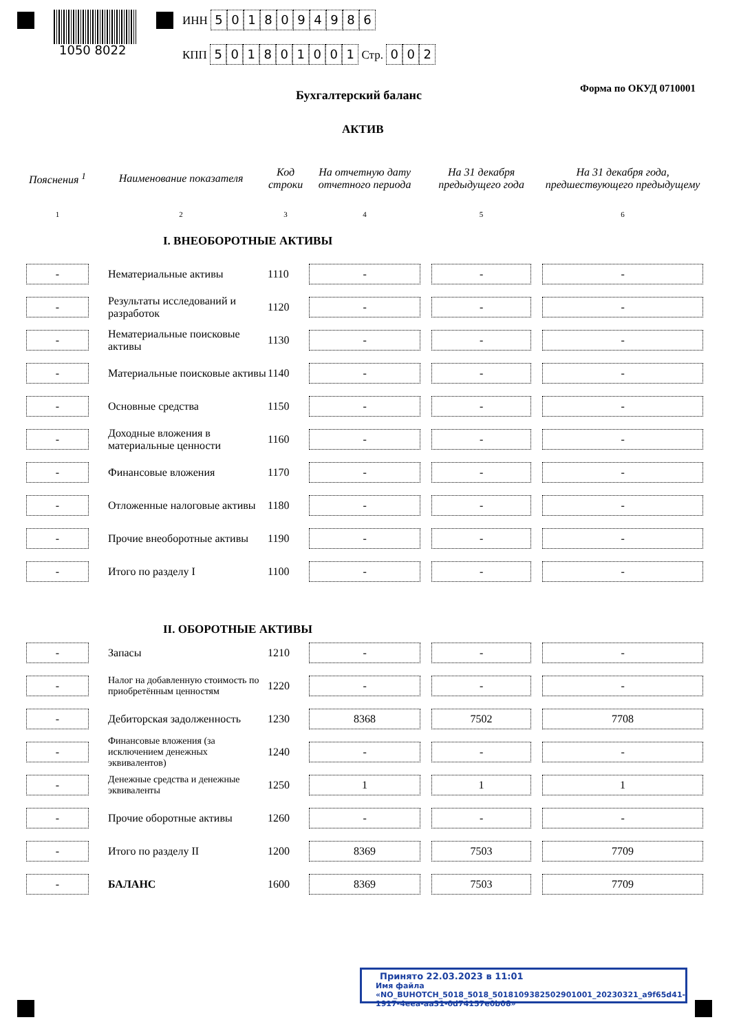1050 8022
ИНН 5018094986
КПП 501801001 Стр. 002
Бухгалтерский баланс Форма по ОКУД 0710001
АКТИВ
| Пояснения <sup>1</sup> | Наименование показателя | Код строки | На отчетную дату отчетного периода | На 31 декабря предыдущего года | На 31 декабря года, предшествующего предыдущему |
| --- | --- | --- | --- | --- | --- |
| 1 | 2 | 3 | 4 | 5 | 6 |
| | I. ВНЕОБОРОТНЫЕ АКТИВЫ | | | | |
| - | Нематериальные активы | 1110 | - | - | - |
| - | Результаты исследований и разработок | 1120 | - | - | - |
| - | Нематериальные поисковые активы | 1130 | - | - | - |
| - | Материальные поисковые активы | 1140 | - | - | - |
| - | Основные средства | 1150 | - | - | - |
| - | Доходные вложения в материальные ценности | 1160 | - | - | - |
| - | Финансовые вложения | 1170 | - | - | - |
| - | Отложенные налоговые активы | 1180 | - | - | - |
| - | Прочие внеоборотные активы | 1190 | - | - | - |
| - | Итого по разделу I | 1100 | - | - | - |
| | II. ОБОРОТНЫЕ АКТИВЫ | | | | |
| - | Запасы | 1210 | - | - | - |
| - | Налог на добавленную стоимость по приобретённым ценностям | 1220 | - | - | - |
| - | Дебиторская задолженность | 1230 | 8368 | 7502 | 7708 |
| - | Финансовые вложения (за исключением денежных эквивалентов) | 1240 | - | - | - |
| - | Денежные средства и денежные эквиваленты | 1250 | 1 | 1 | 1 |
| - | Прочие оборотные активы | 1260 | - | - | - |
| - | Итого по разделу II | 1200 | 8369 | 7503 | 7709 |
| - | БАЛАНС | 1600 | 8369 | 7503 | 7709 |
Принято 22.03.2023 в 11:01
Имя файла «NO_BUHOTCH_5018_5018_5018109382502901001_20230321_a9f65d41-1917-4eea-aa31-0d74157e0b08»